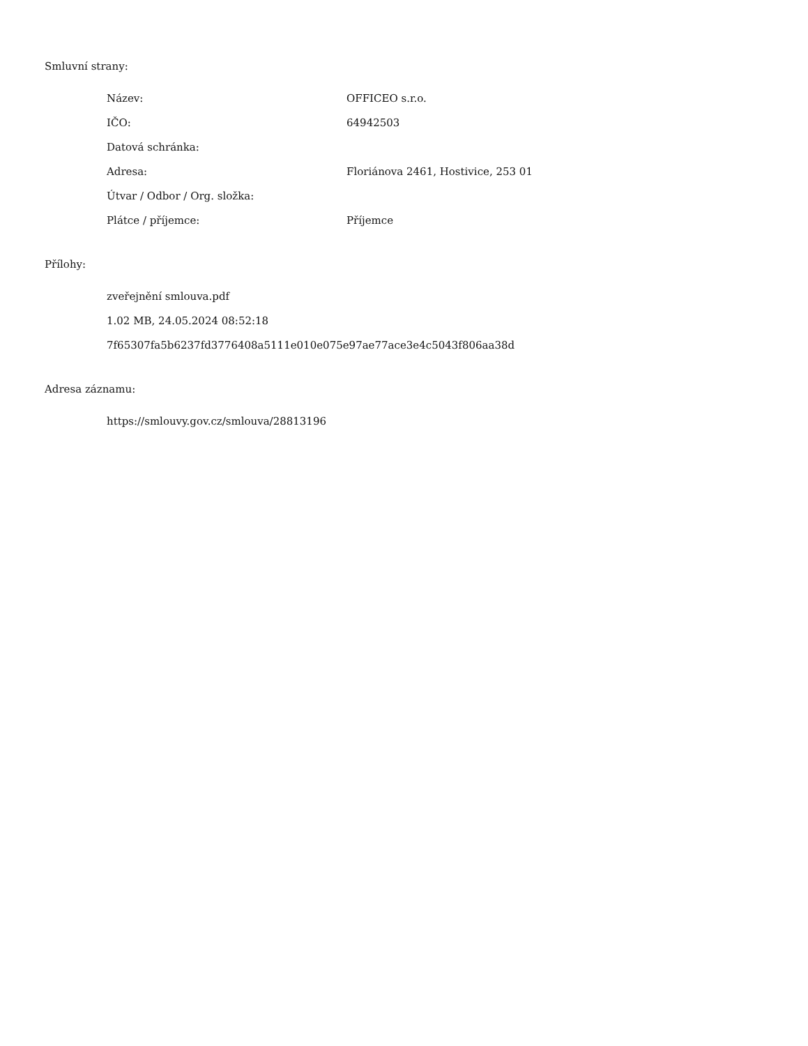Smluvní strany:
| Název: | OFFICEO s.r.o. |
| IČO: | 64942503 |
| Datová schránka: | |
| Adresa: | Floriánova 2461, Hostivice, 253 01 |
| Útvar / Odbor / Org. složka: | |
| Plátce / příjemce: | Příjemce |
Přílohy:
zveřejnění smlouva.pdf
1.02 MB, 24.05.2024 08:52:18
7f65307fa5b6237fd3776408a5111e010e075e97ae77ace3e4c5043f806aa38d
Adresa záznamu:
https://smlouvy.gov.cz/smlouva/28813196